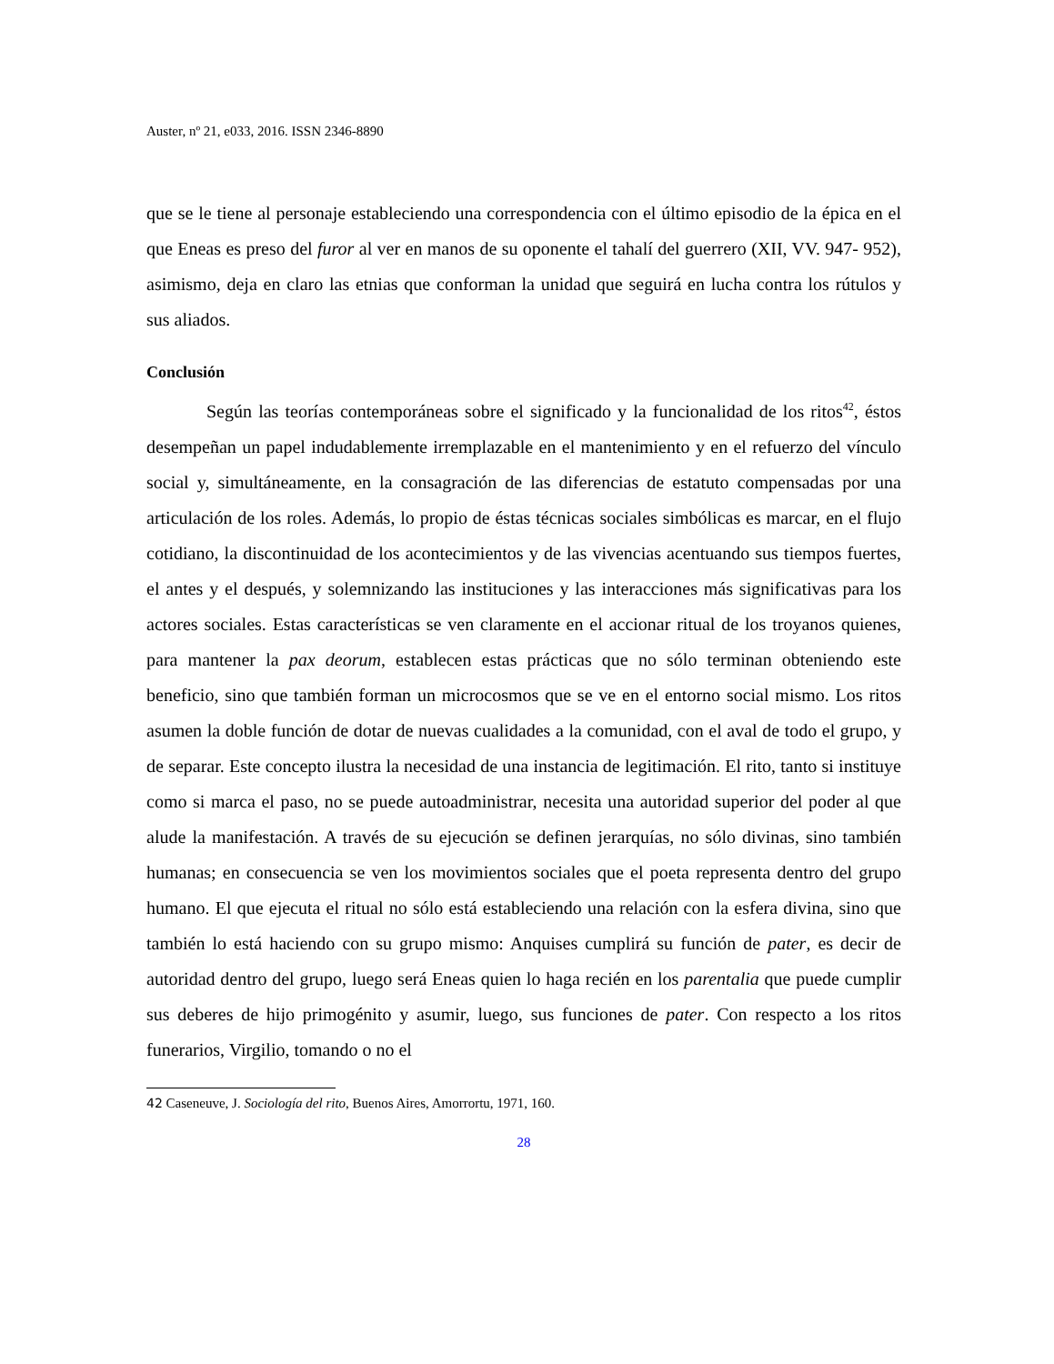Auster, nº 21, e033, 2016. ISSN 2346-8890
que se le tiene al personaje estableciendo una correspondencia con el último episodio de la épica en el que Eneas es preso del furor al ver en manos de su oponente el tahalí del guerrero (XII, VV. 947- 952), asimismo, deja en claro las etnias que conforman la unidad que seguirá en lucha contra los rútulos y sus aliados.
Conclusión
Según las teorías contemporáneas sobre el significado y la funcionalidad de los ritos<sup>42</sup>, éstos desempeñan un papel indudablemente irremplazable en el mantenimiento y en el refuerzo del vínculo social y, simultáneamente, en la consagración de las diferencias de estatuto compensadas por una articulación de los roles. Además, lo propio de éstas técnicas sociales simbólicas es marcar, en el flujo cotidiano, la discontinuidad de los acontecimientos y de las vivencias acentuando sus tiempos fuertes, el antes y el después, y solemnizando las instituciones y las interacciones más significativas para los actores sociales. Estas características se ven claramente en el accionar ritual de los troyanos quienes, para mantener la pax deorum, establecen estas prácticas que no sólo terminan obteniendo este beneficio, sino que también forman un microcosmos que se ve en el entorno social mismo. Los ritos asumen la doble función de dotar de nuevas cualidades a la comunidad, con el aval de todo el grupo, y de separar. Este concepto ilustra la necesidad de una instancia de legitimación. El rito, tanto si instituye como si marca el paso, no se puede autoadministrar, necesita una autoridad superior del poder al que alude la manifestación. A través de su ejecución se definen jerarquías, no sólo divinas, sino también humanas; en consecuencia se ven los movimientos sociales que el poeta representa dentro del grupo humano. El que ejecuta el ritual no sólo está estableciendo una relación con la esfera divina, sino que también lo está haciendo con su grupo mismo: Anquises cumplirá su función de pater, es decir de autoridad dentro del grupo, luego será Eneas quien lo haga recién en los parentalia que puede cumplir sus deberes de hijo primogénito y asumir, luego, sus funciones de pater. Con respecto a los ritos funerarios, Virgilio, tomando o no el
42 Caseneuve, J. Sociología del rito, Buenos Aires, Amorrortu, 1971, 160.
28